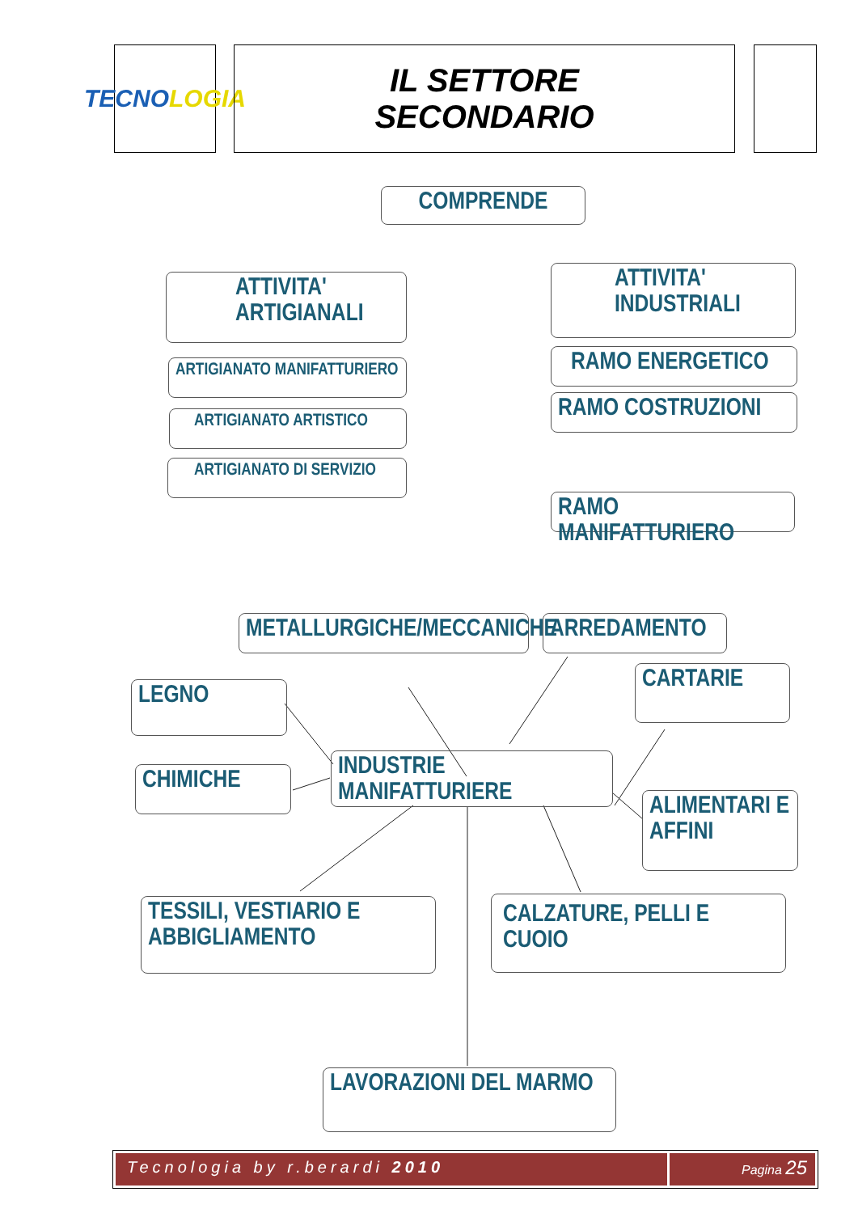TECNO LOGIA
IL SETTORE
SECONDARIO
COMPRENDE
ATTIVITA'
ARTIGIANALI
ATTIVITA'
INDUSTRIALI
ARTIGIANATO MANIFATTURIERO
ARTIGIANATO ARTISTICO
ARTIGIANATO DI SERVIZIO
RAMO ENERGETICO
RAMO COSTRUZIONI
RAMO MANIFATTURIERO
METALLURGICHE/MECCANICHE
ARREDAMENTO
CARTARIE
LEGNO
CHIMICHE
INDUSTRIE MANIFATTURIERE
ALIMENTARI E
AFFINI
TESSILI, VESTIARIO E
ABBIGLIAMENTO
CALZATURE, PELLI E
CUOIO
LAVORAZIONI DEL MARMO
Tecnologia by r.berardi 2010
Pagina 25